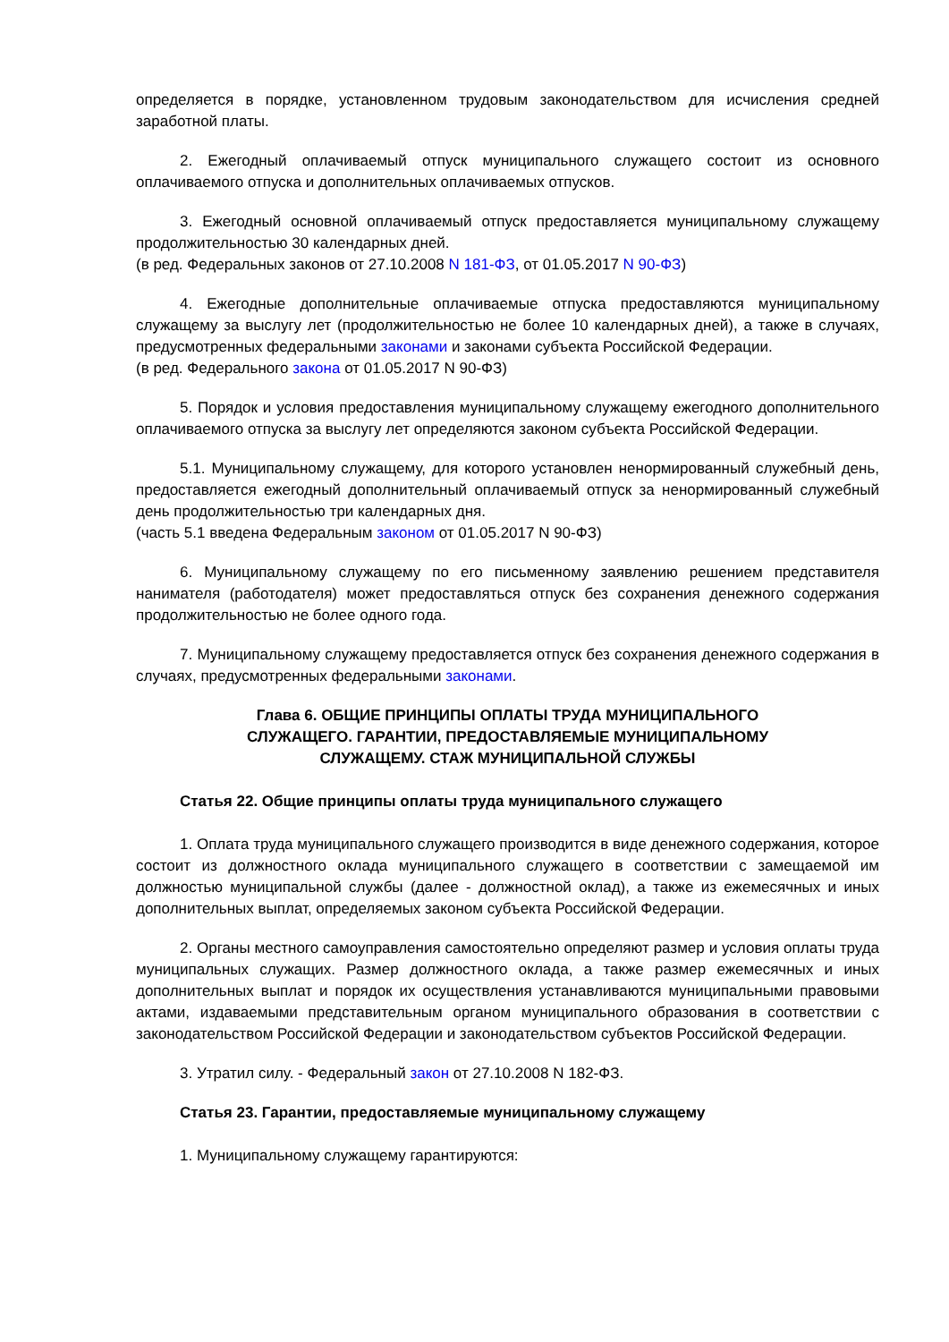определяется в порядке, установленном трудовым законодательством для исчисления средней заработной платы.
2. Ежегодный оплачиваемый отпуск муниципального служащего состоит из основного оплачиваемого отпуска и дополнительных оплачиваемых отпусков.
3. Ежегодный основной оплачиваемый отпуск предоставляется муниципальному служащему продолжительностью 30 календарных дней.
(в ред. Федеральных законов от 27.10.2008 N 181-ФЗ, от 01.05.2017 N 90-ФЗ)
4. Ежегодные дополнительные оплачиваемые отпуска предоставляются муниципальному служащему за выслугу лет (продолжительностью не более 10 календарных дней), а также в случаях, предусмотренных федеральными законами и законами субъекта Российской Федерации.
(в ред. Федерального закона от 01.05.2017 N 90-ФЗ)
5. Порядок и условия предоставления муниципальному служащему ежегодного дополнительного оплачиваемого отпуска за выслугу лет определяются законом субъекта Российской Федерации.
5.1. Муниципальному служащему, для которого установлен ненормированный служебный день, предоставляется ежегодный дополнительный оплачиваемый отпуск за ненормированный служебный день продолжительностью три календарных дня.
(часть 5.1 введена Федеральным законом от 01.05.2017 N 90-ФЗ)
6. Муниципальному служащему по его письменному заявлению решением представителя нанимателя (работодателя) может предоставляться отпуск без сохранения денежного содержания продолжительностью не более одного года.
7. Муниципальному служащему предоставляется отпуск без сохранения денежного содержания в случаях, предусмотренных федеральными законами.
Глава 6. ОБЩИЕ ПРИНЦИПЫ ОПЛАТЫ ТРУДА МУНИЦИПАЛЬНОГО
СЛУЖАЩЕГО. ГАРАНТИИ, ПРЕДОСТАВЛЯЕМЫЕ МУНИЦИПАЛЬНОМУ
СЛУЖАЩЕМУ. СТАЖ МУНИЦИПАЛЬНОЙ СЛУЖБЫ
Статья 22. Общие принципы оплаты труда муниципального служащего
1. Оплата труда муниципального служащего производится в виде денежного содержания, которое состоит из должностного оклада муниципального служащего в соответствии с замещаемой им должностью муниципальной службы (далее - должностной оклад), а также из ежемесячных и иных дополнительных выплат, определяемых законом субъекта Российской Федерации.
2. Органы местного самоуправления самостоятельно определяют размер и условия оплаты труда муниципальных служащих. Размер должностного оклада, а также размер ежемесячных и иных дополнительных выплат и порядок их осуществления устанавливаются муниципальными правовыми актами, издаваемыми представительным органом муниципального образования в соответствии с законодательством Российской Федерации и законодательством субъектов Российской Федерации.
3. Утратил силу. - Федеральный закон от 27.10.2008 N 182-ФЗ.
Статья 23. Гарантии, предоставляемые муниципальному служащему
1. Муниципальному служащему гарантируются: